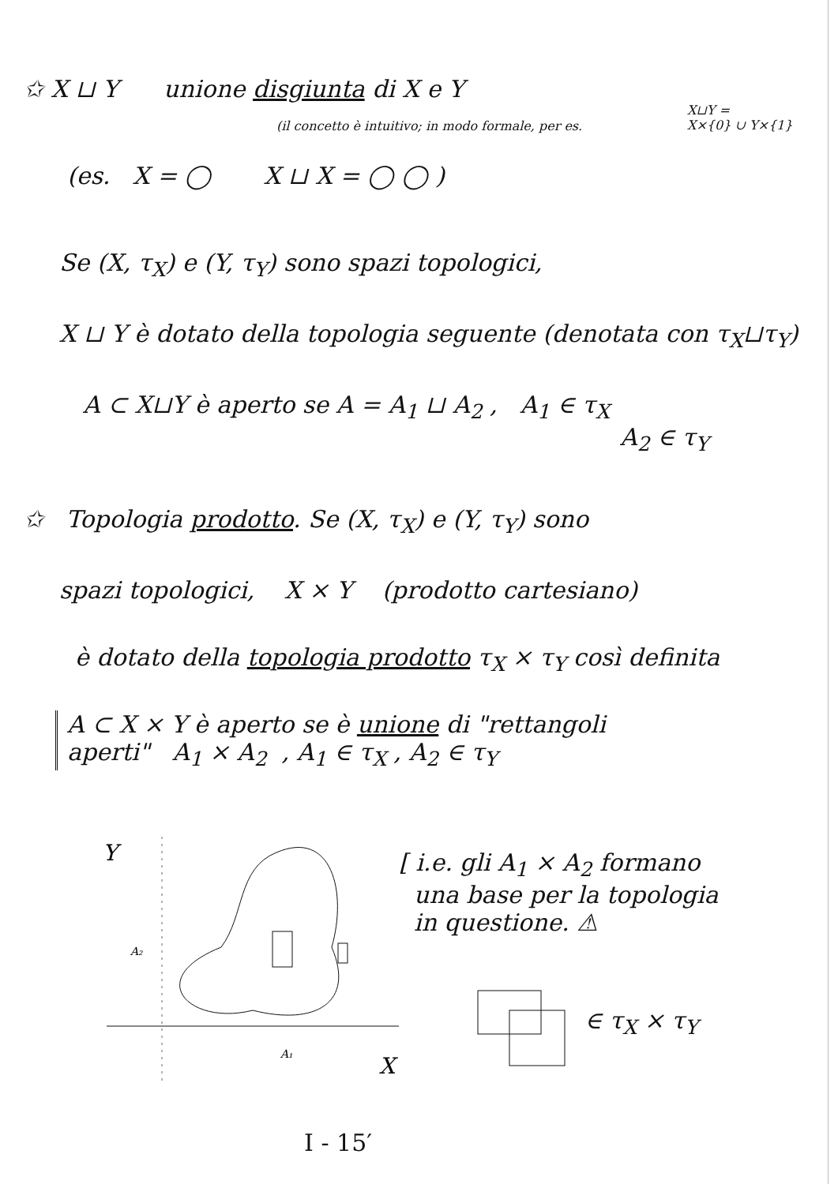✩ X ⊔ Y unione disgiunta di X e Y
(il concetto è intuitivo; in modo formale, per es.
X⊔Y =
X×{0} ∪ Y×{1}
(es. X = ◯ X ⊔ X = ◯ ◯ )
Se (X, τ<sub>X</sub>) e (Y, τ<sub>Y</sub>) sono spazi topologici,
X ⊔ Y è dotato della topologia seguente (denotata con τ<sub>X</sub>⊔τ<sub>Y</sub>)
A ⊂ X⊔Y è aperto se A = A<sub>1</sub> ⊔ A<sub>2</sub> , A<sub>1</sub> ∈ τ<sub>X</sub>
A<sub>2</sub> ∈ τ<sub>Y</sub>
✩ Topologia prodotto. Se (X, τ<sub>X</sub>) e (Y, τ<sub>Y</sub>) sono
spazi topologici, X × Y (prodotto cartesiano)
è dotato della topologia prodotto τ<sub>X</sub> × τ<sub>Y</sub> così definita
A ⊂ X × Y è aperto se è unione di "rettangoli
aperti" A<sub>1</sub> × A<sub>2</sub> , A<sub>1</sub> ∈ τ<sub>X</sub> , A<sub>2</sub> ∈ τ<sub>Y</sub>
Y
A₂
A₁
X
[ i.e. gli A<sub>1</sub> × A<sub>2</sub> formano
una base per la topologia
in questione. ⚠
∈ τ<sub>X</sub> × τ<sub>Y</sub>
I - 15′